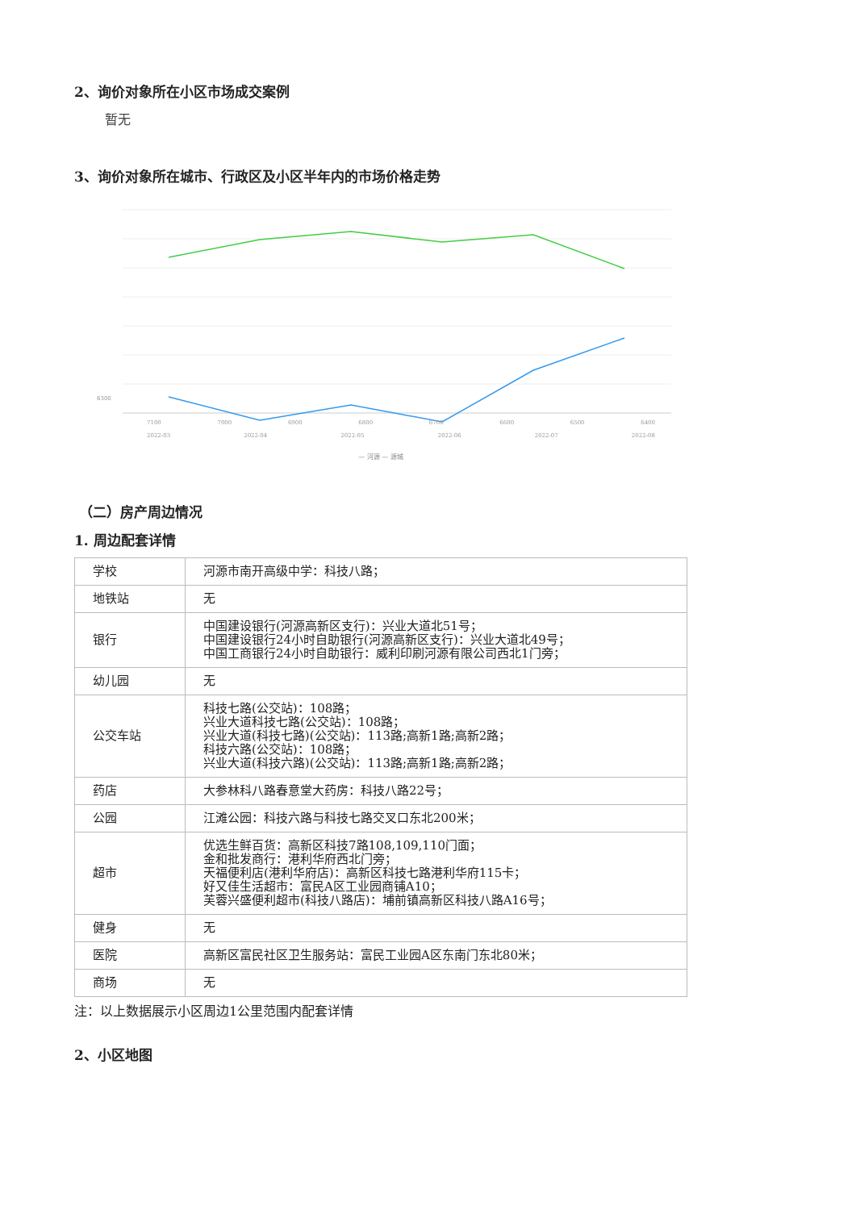2、询价对象所在小区市场成交案例
暂无
3、询价对象所在城市、行政区及小区半年内的市场价格走势
6300
7100 7000 6900 6800 6700 6600 6500 6400
2022-03 2022-04 2022-05 2022-06 2022-07 2022-08
— 河源 — 源城
（二）房产周边情况
1. 周边配套详情
| 学校 | 河源市南开高级中学：科技八路； |
| 地铁站 | 无 |
| 银行 | 中国建设银行(河源高新区支行)：兴业大道北51号； 中国建设银行24小时自助银行(河源高新区支行)：兴业大道北49号； 中国工商银行24小时自助银行：威利印刷河源有限公司西北1门旁； |
| 幼儿园 | 无 |
| 公交车站 | 科技七路(公交站)：108路； 兴业大道科技七路(公交站)：108路； 兴业大道(科技七路)(公交站)：113路;高新1路;高新2路； 科技六路(公交站)：108路； 兴业大道(科技六路)(公交站)：113路;高新1路;高新2路； |
| 药店 | 大参林科八路春意堂大药房：科技八路22号； |
| 公园 | 江滩公园：科技六路与科技七路交叉口东北200米； |
| 超市 | 优选生鲜百货：高新区科技7路108,109,110门面； 金和批发商行：港利华府西北门旁； 天福便利店(港利华府店)：高新区科技七路港利华府115卡； 好又佳生活超市：富民A区工业园商铺A10； 芙蓉兴盛便利超市(科技八路店)：埔前镇高新区科技八路A16号； |
| 健身 | 无 |
| 医院 | 高新区富民社区卫生服务站：富民工业园A区东南门东北80米； |
| 商场 | 无 |
注：以上数据展示小区周边1公里范围内配套详情
2、小区地图